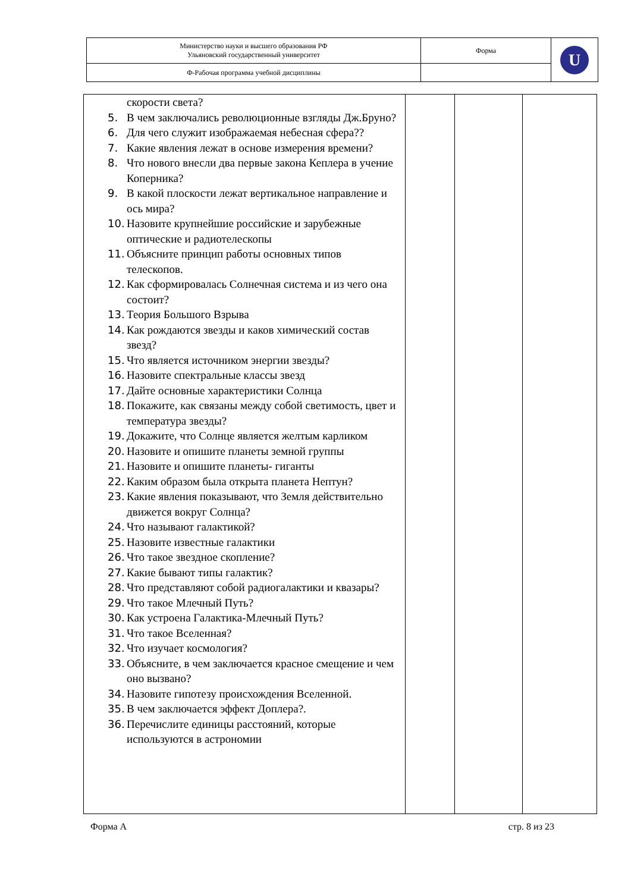| Министерство науки и высшего образования РФ Ульяновский государственный университет | Форма | U |
| Ф-Рабочая программа учебной дисциплины | | |
| скорости света? 5. В чем заключались революционные взгляды Дж.Бруно? 6. Для чего служит изображаемая небесная сфера?? 7. Какие явления лежат в основе измерения времени? 8. Что нового внесли два первые закона Кеплера в учение Коперника? 9. В какой плоскости лежат вертикальное направление и ось мира? 10. Назовите крупнейшие российские и зарубежные оптические и радиотелескопы 11. Объясните принцип работы основных типов телескопов. 12. Как сформировалась Солнечная система и из чего она состоит? 13. Теория Большого Взрыва 14. Как рождаются звезды и каков химический состав звезд? 15. Что является источником энергии звезды? 16. Назовите спектральные классы звезд 17. Дайте основные характеристики Солнца 18. Покажите, как связаны между собой светимость, цвет и температура звезды? 19. Докажите, что Солнце является желтым карликом 20. Назовите и опишите планеты земной группы 21. Назовите и опишите планеты- гиганты 22. Каким образом была открыта планета Нептун? 23. Какие явления показывают, что Земля действительно движется вокруг Солнца? 24. Что называют галактикой? 25. Назовите известные галактики 26. Что такое звездное скопление? 27. Какие бывают типы галактик? 28. Что представляют собой радиогалактики и квазары? 29. Что такое Млечный Путь? 30. Как устроена Галактика-Млечный Путь? 31. Что такое Вселенная? 32. Что изучает космология? 33. Объясните, в чем заключается красное смещение и чем оно вызвано? 34. Назовите гипотезу происхождения Вселенной. 35. В чем заключается эффект Доплера?. 36. Перечислите единицы расстояний, которые используются в астрономии | | | |
Форма А стр. 8 из 23